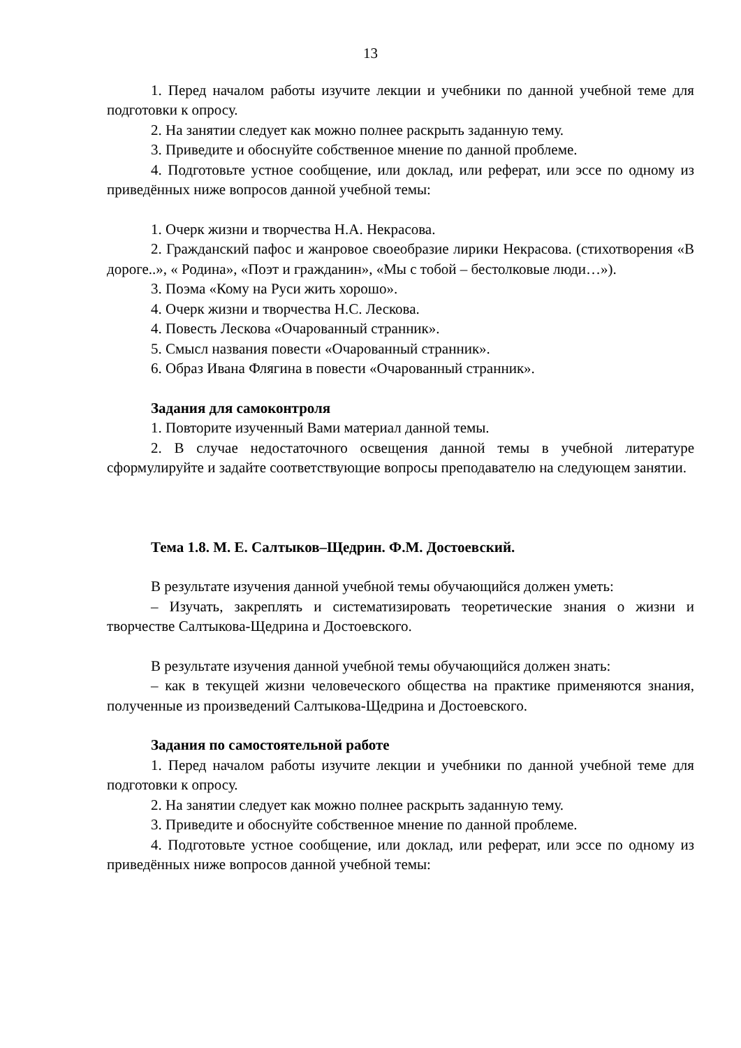13
1. Перед началом работы изучите лекции и учебники по данной учебной теме для подготовки к опросу.
2. На занятии следует как можно полнее раскрыть заданную тему.
3. Приведите и обоснуйте собственное мнение по данной проблеме.
4. Подготовьте устное сообщение, или доклад, или реферат, или эссе по одному из приведённых ниже вопросов данной учебной темы:
1. Очерк жизни и творчества Н.А. Некрасова.
2. Гражданский пафос и жанровое своеобразие лирики Некрасова. (стихотворения «В дороге..», « Родина», «Поэт и гражданин», «Мы с тобой – бестолковые люди…»).
3. Поэма «Кому на Руси жить хорошо».
4. Очерк жизни и творчества Н.С. Лескова.
4. Повесть Лескова «Очарованный странник».
5. Смысл названия повести «Очарованный странник».
6. Образ Ивана Флягина в повести «Очарованный странник».
Задания для самоконтроля
1. Повторите изученный Вами материал данной темы.
2. В случае недостаточного освещения данной темы в учебной литературе сформулируйте и задайте соответствующие вопросы преподавателю на следующем занятии.
Тема 1.8. М. Е. Салтыков–Щедрин. Ф.М. Достоевский.
В результате изучения данной учебной темы обучающийся должен уметь:
– Изучать, закреплять и систематизировать теоретические знания о жизни и творчестве Салтыкова-Щедрина и Достоевского.
В результате изучения данной учебной темы обучающийся должен знать:
– как в текущей жизни человеческого общества на практике применяются знания, полученные из произведений Салтыкова-Щедрина и Достоевского.
Задания по самостоятельной работе
1. Перед началом работы изучите лекции и учебники по данной учебной теме для подготовки к опросу.
2. На занятии следует как можно полнее раскрыть заданную тему.
3. Приведите и обоснуйте собственное мнение по данной проблеме.
4. Подготовьте устное сообщение, или доклад, или реферат, или эссе по одному из приведённых ниже вопросов данной учебной темы: